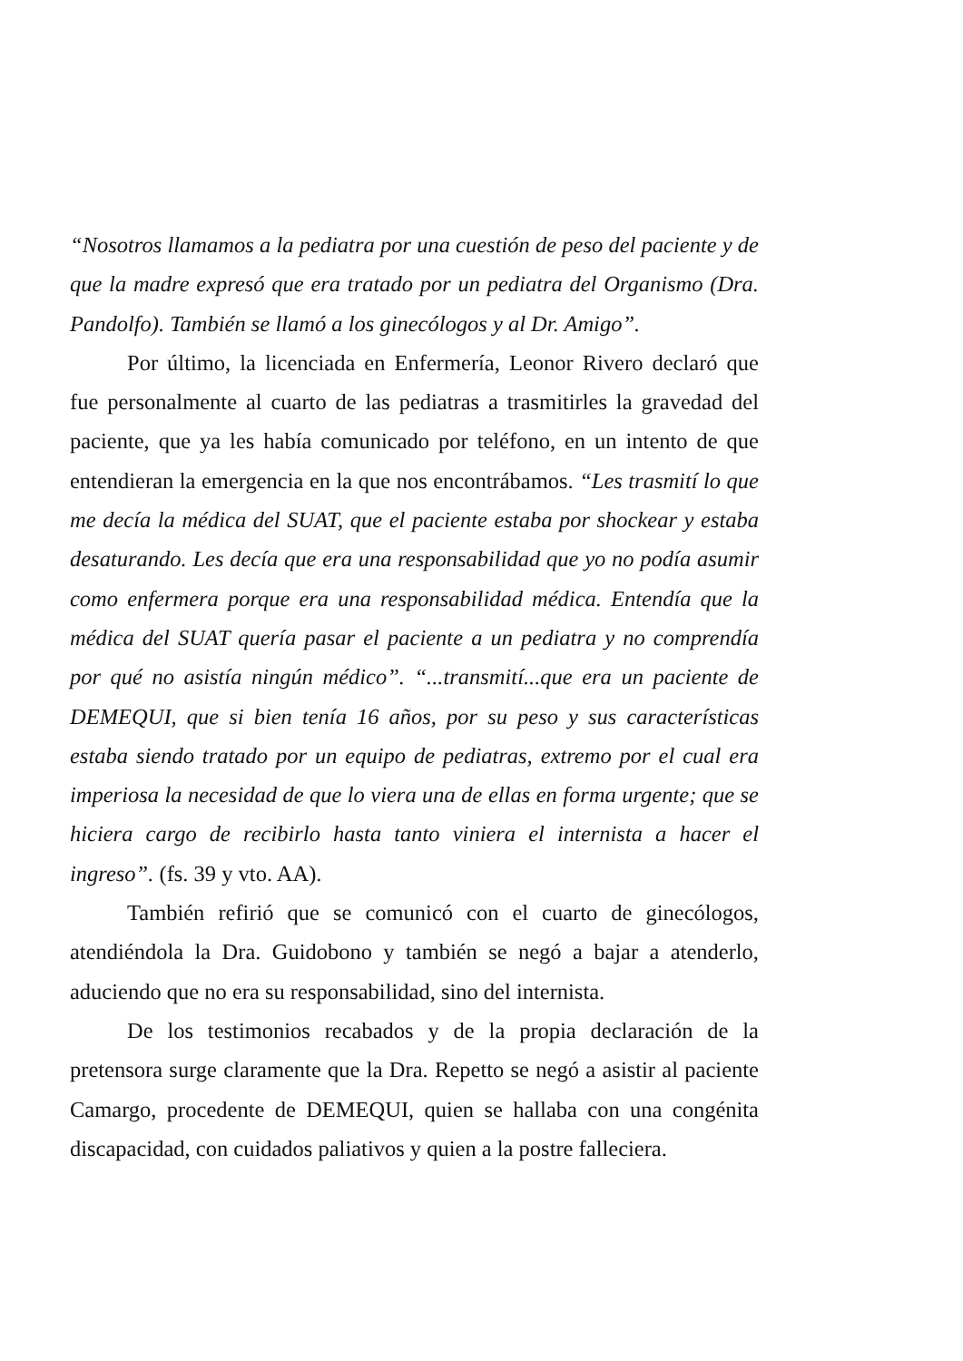“Nosotros llamamos a la pediatra por una cuestión de peso del paciente y de que la madre expresó que era tratado por un pediatra del Organismo (Dra. Pandolfo). También se llamó a los ginecólogos y al Dr. Amigo”.
Por último, la licenciada en Enfermería, Leonor Rivero declaró que fue personalmente al cuarto de las pediatras a trasmitirles la gravedad del paciente, que ya les había comunicado por teléfono, en un intento de que entendieran la emergencia en la que nos encontrábamos. “Les trasmití lo que me decía la médica del SUAT, que el paciente estaba por shockear y estaba desaturando. Les decía que era una responsabilidad que yo no podía asumir como enfermera porque era una responsabilidad médica. Entendía que la médica del SUAT quería pasar el paciente a un pediatra y no comprendía por qué no asistía ningún médico”. “...transmití...que era un paciente de DEMEQUI, que si bien tenía 16 años, por su peso y sus características estaba siendo tratado por un equipo de pediatras, extremo por el cual era imperiosa la necesidad de que lo viera una de ellas en forma urgente; que se hiciera cargo de recibirlo hasta tanto viniera el internista a hacer el ingreso”. (fs. 39 y vto. AA).
También refirió que se comunicó con el cuarto de ginecólogos, atendiéndola la Dra. Guidobono y también se negó a bajar a atenderlo, aduciendo que no era su responsabilidad, sino del internista.
De los testimonios recabados y de la propia declaración de la pretensora surge claramente que la Dra. Repetto se negó a asistir al paciente Camargo, procedente de DEMEQUI, quien se hallaba con una congénita discapacidad, con cuidados paliativos y quien a la postre falleciera.